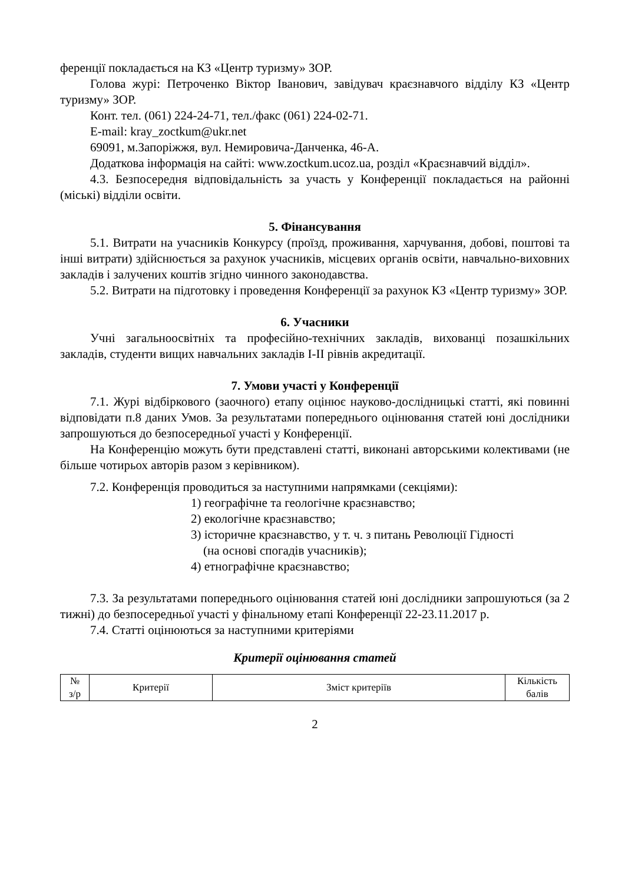ференції покладається на КЗ «Центр туризму» ЗОР.
Голова журі: Петроченко Віктор Іванович, завідувач краєзнавчого відділу КЗ «Центр туризму» ЗОР.
Конт. тел. (061) 224-24-71, тел./факс (061) 224-02-71.
E-mail: kray_zoctkum@ukr.net
69091, м.Запоріжжя, вул. Немировича-Данченка, 46-А.
Додаткова інформація на сайті: www.zoctkum.ucoz.ua, розділ «Краєзнавчий відділ».
4.3. Безпосередня відповідальність за участь у Конференції покладається на районні (міські) відділи освіти.
5. Фінансування
5.1. Витрати на учасників Конкурсу (проїзд, проживання, харчування, добові, поштові та інші витрати) здійснюється за рахунок учасників, місцевих органів освіти, навчально-виховних закладів і залучених коштів згідно чинного законодавства.
5.2. Витрати на підготовку і проведення Конференції за рахунок КЗ «Центр туризму» ЗОР.
6. Учасники
Учні загальноосвітніх та професійно-технічних закладів, вихованці позашкільних закладів, студенти вищих навчальних закладів І-ІІ рівнів акредитації.
7. Умови участі у Конференції
7.1. Журі відбіркового (заочного) етапу оцінює науково-дослідницькі статті, які повинні відповідати п.8 даних Умов. За результатами попереднього оцінювання статей юні дослідники запрошуються до безпосередньої участі у Конференції.
На Конференцію можуть бути представлені статті, виконані авторськими колективами (не більше чотирьох авторів разом з керівником).
7.2. Конференція проводиться за наступними напрямками (секціями):
1) географічне та геологічне краєзнавство;
2) екологічне краєзнавство;
3) історичне краєзнавство, у т. ч. з питань Революції Гідності
(на основі спогадів учасників);
4) етнографічне краєзнавство;
7.3. За результатами попереднього оцінювання статей юні дослідники запрошуються (за 2 тижні) до безпосередньої участі у фінальному етапі Конференції 22-23.11.2017 р.
7.4. Статті оцінюються за наступними критеріями
Критерії оцінювання статей
| № з/р | Критерії | Зміст критеріїв | Кількість балів |
2